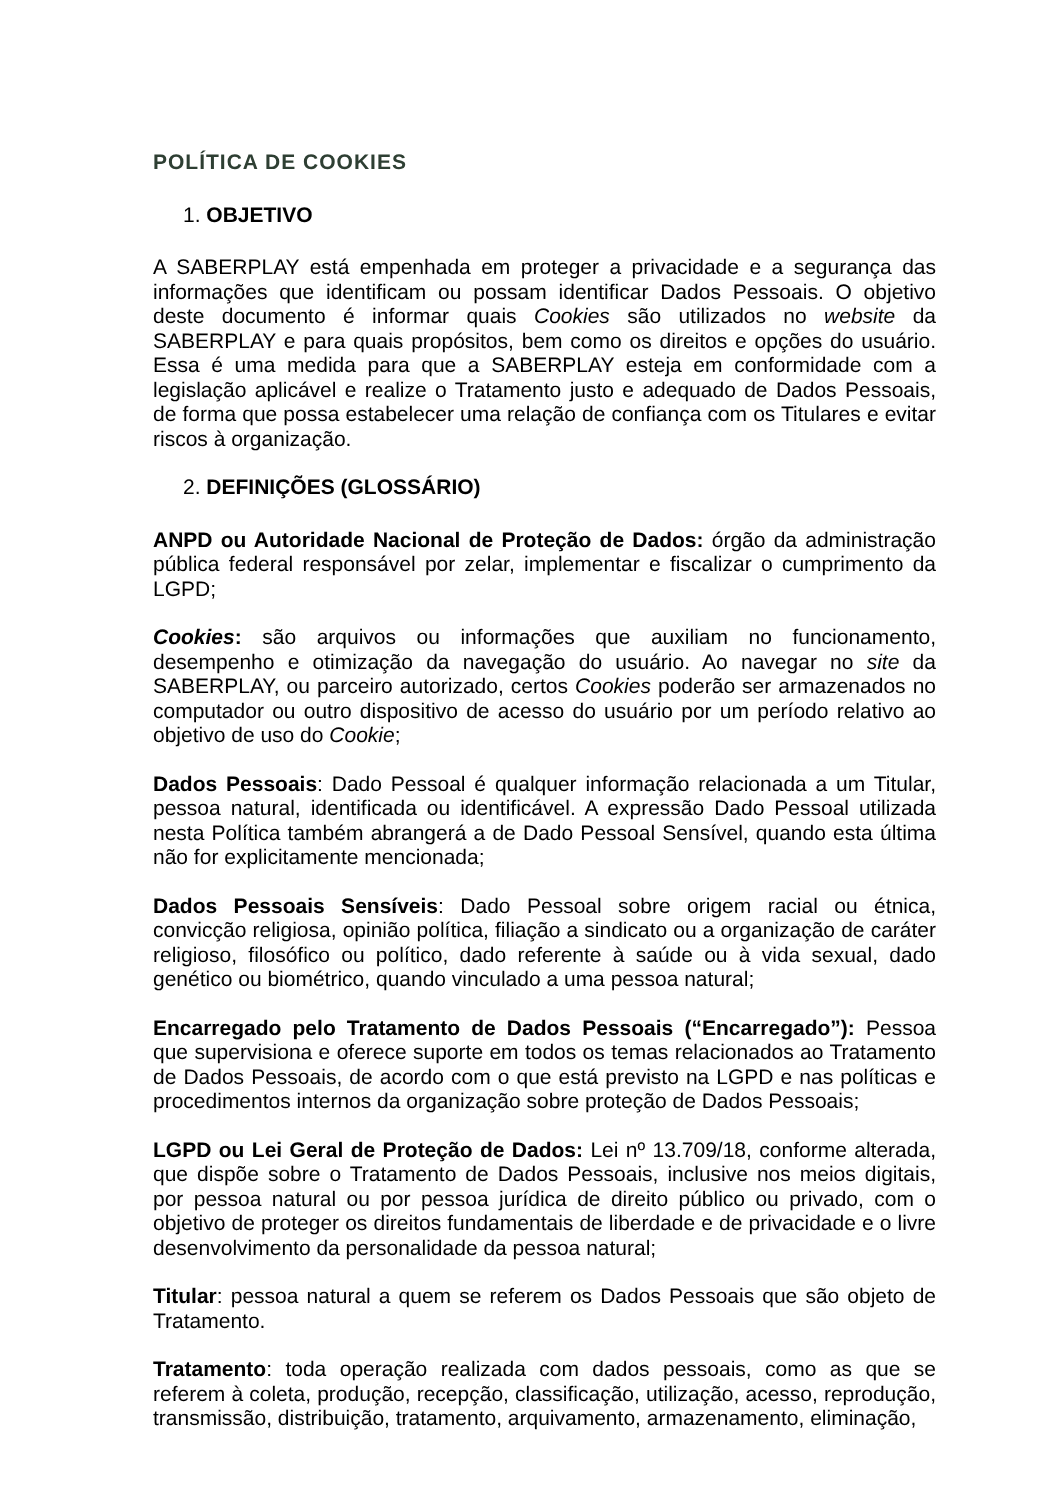POLÍTICA DE COOKIES
1. OBJETIVO
A SABERPLAY está empenhada em proteger a privacidade e a segurança das informações que identificam ou possam identificar Dados Pessoais. O objetivo deste documento é informar quais Cookies são utilizados no website da SABERPLAY e para quais propósitos, bem como os direitos e opções do usuário. Essa é uma medida para que a SABERPLAY esteja em conformidade com a legislação aplicável e realize o Tratamento justo e adequado de Dados Pessoais, de forma que possa estabelecer uma relação de confiança com os Titulares e evitar riscos à organização.
2. DEFINIÇÕES (GLOSSÁRIO)
ANPD ou Autoridade Nacional de Proteção de Dados: órgão da administração pública federal responsável por zelar, implementar e fiscalizar o cumprimento da LGPD;
Cookies: são arquivos ou informações que auxiliam no funcionamento, desempenho e otimização da navegação do usuário. Ao navegar no site da SABERPLAY, ou parceiro autorizado, certos Cookies poderão ser armazenados no computador ou outro dispositivo de acesso do usuário por um período relativo ao objetivo de uso do Cookie;
Dados Pessoais: Dado Pessoal é qualquer informação relacionada a um Titular, pessoa natural, identificada ou identificável. A expressão Dado Pessoal utilizada nesta Política também abrangerá a de Dado Pessoal Sensível, quando esta última não for explicitamente mencionada;
Dados Pessoais Sensíveis: Dado Pessoal sobre origem racial ou étnica, convicção religiosa, opinião política, filiação a sindicato ou a organização de caráter religioso, filosófico ou político, dado referente à saúde ou à vida sexual, dado genético ou biométrico, quando vinculado a uma pessoa natural;
Encarregado pelo Tratamento de Dados Pessoais (“Encarregado”): Pessoa que supervisiona e oferece suporte em todos os temas relacionados ao Tratamento de Dados Pessoais, de acordo com o que está previsto na LGPD e nas políticas e procedimentos internos da organização sobre proteção de Dados Pessoais;
LGPD ou Lei Geral de Proteção de Dados: Lei nº 13.709/18, conforme alterada, que dispõe sobre o Tratamento de Dados Pessoais, inclusive nos meios digitais, por pessoa natural ou por pessoa jurídica de direito público ou privado, com o objetivo de proteger os direitos fundamentais de liberdade e de privacidade e o livre desenvolvimento da personalidade da pessoa natural;
Titular: pessoa natural a quem se referem os Dados Pessoais que são objeto de Tratamento.
Tratamento: toda operação realizada com dados pessoais, como as que se referem à coleta, produção, recepção, classificação, utilização, acesso, reprodução, transmissão, distribuição, tratamento, arquivamento, armazenamento, eliminação,